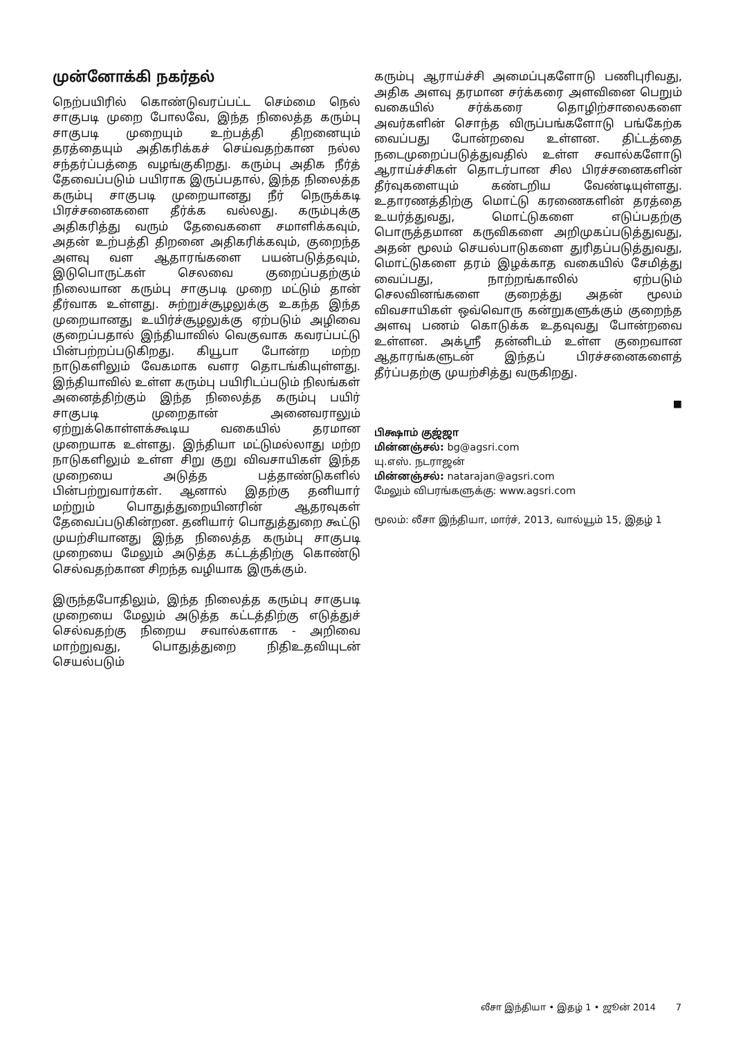முன்னோக்கி நகர்தல்
நெற்பயிரில் கொண்டுவரப்பட்ட செம்மை நெல் சாகுபடி முறை போலவே, இந்த நிலைத்த கரும்பு சாகுபடி முறையும் உற்பத்தி திறனையும் தரத்தையும் அதிகரிக்கச் செய்வதற்கான நல்ல சந்தர்ப்பத்தை வழங்குகிறது. கரும்பு அதிக நீர்த் தேவைப்படும் பயிராக இருப்பதால், இந்த நிலைத்த கரும்பு சாகுபடி முறையானது நீர் நெருக்கடி பிரச்சனைகளை தீர்க்க வல்லது. கரும்புக்கு அதிகரித்து வரும் தேவைகளை சமாளிக்கவும், அதன் உற்பத்தி திறனை அதிகரிக்கவும், குறைந்த அளவு வள ஆதாரங்களை பயன்படுத்தவும், இடுபொருட்கள் செலவை குறைப்பதற்கும் நிலையான கரும்பு சாகுபடி முறை மட்டும் தான் தீர்வாக உள்ளது. சுற்றுச்சூழலுக்கு உகந்த இந்த முறையானது உயிர்ச்சூழலுக்கு ஏற்படும் அழிவை குறைப்பதால் இந்தியாவில் வெகுவாக கவரப்பட்டு பின்பற்றப்படுகிறது. கியூபா போன்ற மற்ற நாடுகளிலும் வேகமாக வளர தொடங்கியுள்ளது. இந்தியாவில் உள்ள கரும்பு பயிரிடப்படும் நிலங்கள் அனைத்திற்கும் இந்த நிலைத்த கரும்பு பயிர் சாகுபடி முறைதான் அனைவராலும் ஏற்றுக்கொள்ளக்கூடிய வகையில் தரமான முறையாக உள்ளது. இந்தியா மட்டுமல்லாது மற்ற நாடுகளிலும் உள்ள சிறு குறு விவசாயிகள் இந்த முறையை அடுத்த பத்தாண்டுகளில் பின்பற்றுவார்கள். ஆனால் இதற்கு தனியார் மற்றும் பொதுத்துறையினரின் ஆதரவுகள் தேவைப்படுகின்றன. தனியார் பொதுத்துறை கூட்டு முயற்சியானது இந்த நிலைத்த கரும்பு சாகுபடி முறையை மேலும் அடுத்த கட்டத்திற்கு கொண்டு செல்வதற்கான சிறந்த வழியாக இருக்கும்.
இருந்தபோதிலும், இந்த நிலைத்த கரும்பு சாகுபடி முறையை மேலும் அடுத்த கட்டத்திற்கு எடுத்துச் செல்வதற்கு நிறைய சவால்களாக - அறிவை மாற்றுவது, பொதுத்துறை நிதிஉதவியுடன் செயல்படும்
கரும்பு ஆராய்ச்சி அமைப்புகளோடு பணிபுரிவது, அதிக அளவு தரமான சர்க்கரை அளவினை பெறும் வகையில் சர்க்கரை தொழிற்சாலைகளை அவர்களின் சொந்த விருப்பங்களோடு பங்கேற்க வைப்பது போன்றவை உள்ளன. திட்டத்தை நடைமுறைப்படுத்துவதில் உள்ள சவால்களோடு ஆராய்ச்சிகள் தொடர்பான சில பிரச்சனைகளின் தீர்வுகளையும் கண்டறிய வேண்டியுள்ளது. உதாரணத்திற்கு மொட்டு கரணைகளின் தரத்தை உயர்த்துவது, மொட்டுகளை எடுப்பதற்கு பொருத்தமான கருவிகளை அறிமுகப்படுத்துவது, அதன் மூலம் செயல்பாடுகளை துரிதப்படுத்துவது, மொட்டுகளை தரம் இழக்காத வகையில் சேமித்து வைப்பது, நாற்றங்காலில் ஏற்படும் செலவினங்களை குறைத்து அதன் மூலம் விவசாயிகள் ஒவ்வொரு கன்றுகளுக்கும் குறைந்த அளவு பணம் கொடுக்க உதவுவது போன்றவை உள்ளன. அக்ஸ்ரீ தன்னிடம் உள்ள குறைவான ஆதாரங்களுடன் இந்தப் பிரச்சனைகளைத் தீர்ப்பதற்கு முயற்சித்து வருகிறது.
■
பிக்ஷாம் குஜ்ஜா
மின்னஞ்சல்: bg@agsri.com
யு.எஸ். நடராஜன்
மின்னஞ்சல்: natarajan@agsri.com
மேலும் விபரங்களுக்கு: www.agsri.com
மூலம்: லீசா இந்தியா, மார்ச், 2013, வால்யூம் 15, இதழ் 1
லீசா இந்தியா • இதழ் 1 • ஜூன் 2014 7